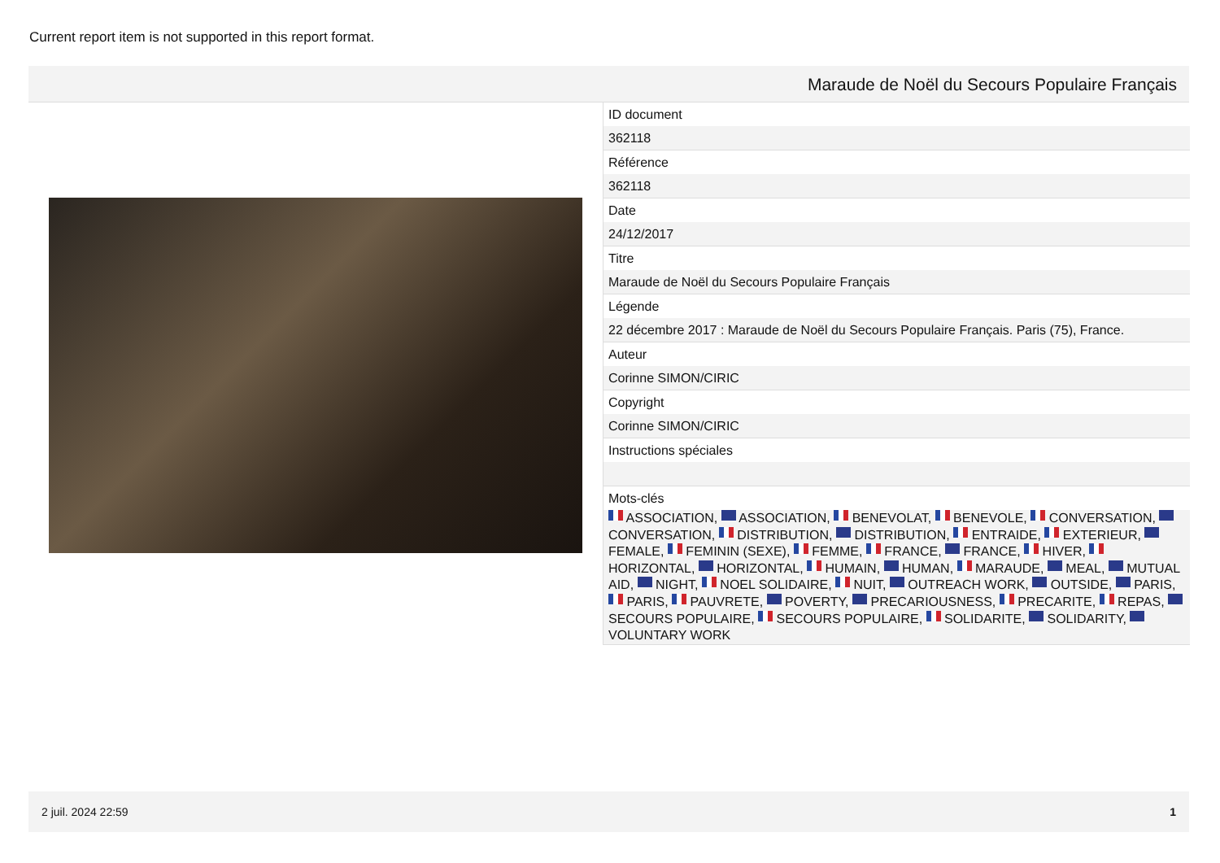Current report item is not supported in this report format.
Maraude de Noël du Secours Populaire Français
ID document
362118
Référence
362118
Date
24/12/2017
Titre
Maraude de Noël du Secours Populaire Français
Légende
22 décembre 2017 : Maraude de Noël du Secours Populaire Français. Paris (75), France.
Auteur
Corinne SIMON/CIRIC
Copyright
Corinne SIMON/CIRIC
Instructions spéciales
Mots-clés
ASSOCIATION, ASSOCIATION, BENEVOLAT, BENEVOLE, CONVERSATION, CONVERSATION, DISTRIBUTION, DISTRIBUTION, ENTRAIDE, EXTERIEUR, FEMALE, FEMININ (SEXE), FEMME, FRANCE, FRANCE, HIVER, HORIZONTAL, HORIZONTAL, HUMAIN, HUMAN, MARAUDE, MEAL, MUTUAL AID, NIGHT, NOEL SOLIDAIRE, NUIT, OUTREACH WORK, OUTSIDE, PARIS, PARIS, PAUVRETE, POVERTY, PRECARIOUSNESS, PRECARITE, REPAS, SECOURS POPULAIRE, SECOURS POPULAIRE, SOLIDARITE, SOLIDARITY, VOLUNTARY WORK
2 juil. 2024 22:59 1